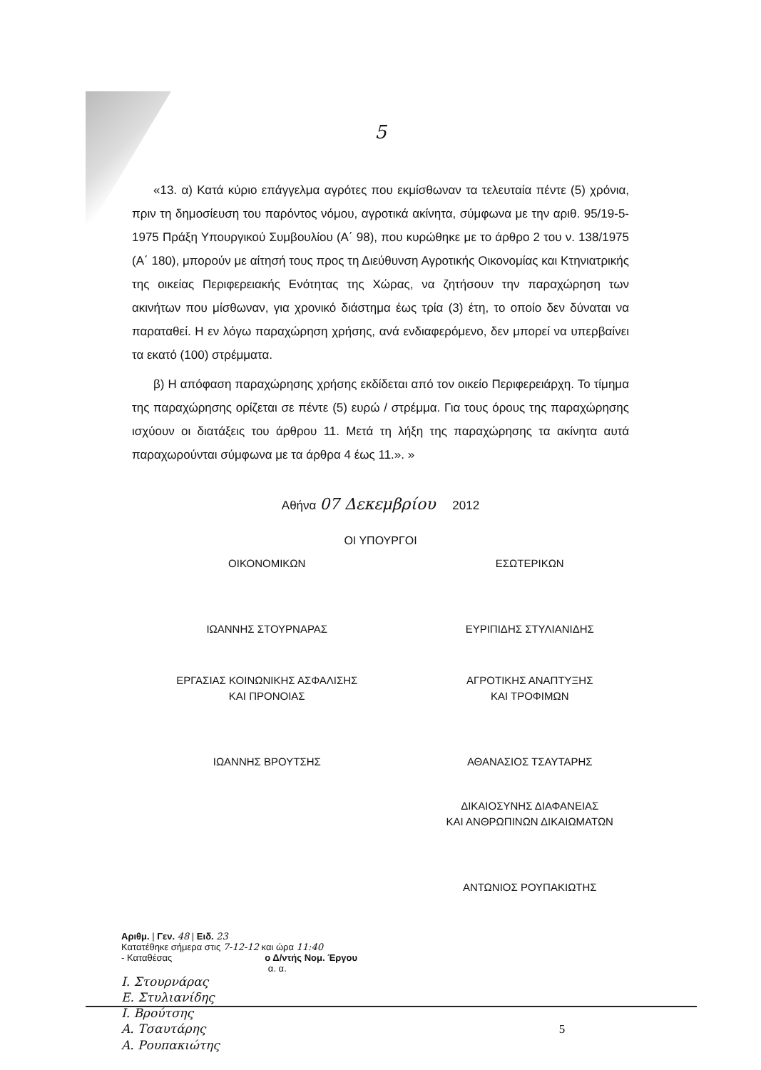5
«13. α) Κατά κύριο επάγγελμα αγρότες που εκμίσθωναν τα τελευταία πέντε (5) χρόνια, πριν τη δημοσίευση του παρόντος νόμου, αγροτικά ακίνητα, σύμφωνα με την αριθ. 95/19-5-1975 Πράξη Υπουργικού Συμβουλίου (Α΄ 98), που κυρώθηκε με το άρθρο 2 του ν. 138/1975 (Α΄ 180), μπορούν με αίτησή τους προς τη Διεύθυνση Αγροτικής Οικονομίας και Κτηνιατρικής της οικείας Περιφερειακής Ενότητας της Χώρας, να ζητήσουν την παραχώρηση των ακινήτων που μίσθωναν, για χρονικό διάστημα έως τρία (3) έτη, το οποίο δεν δύναται να παραταθεί. Η εν λόγω παραχώρηση χρήσης, ανά ενδιαφερόμενο, δεν μπορεί να υπερβαίνει τα εκατό (100) στρέμματα.
β) Η απόφαση παραχώρησης χρήσης εκδίδεται από τον οικείο Περιφερειάρχη. Το τίμημα της παραχώρησης ορίζεται σε πέντε (5) ευρώ / στρέμμα. Για τους όρους της παραχώρησης ισχύουν οι διατάξεις του άρθρου 11. Μετά τη λήξη της παραχώρησης τα ακίνητα αυτά παραχωρούνται σύμφωνα με τα άρθρα 4 έως 11.». »
Αθήνα 07 Δεκεμβρίου 2012
ΟΙ ΥΠΟΥΡΓΟΙ
ΟΙΚΟΝΟΜΙΚΩΝ
ΙΩΑΝΝΗΣ ΣΤΟΥΡΝΑΡΑΣ
ΕΣΩΤΕΡΙΚΩΝ
ΕΥΡΙΠΙΔΗΣ ΣΤΥΛΙΑΝΙΔΗΣ
ΕΡΓΑΣΙΑΣ ΚΟΙΝΩΝΙΚΗΣ ΑΣΦΑΛΙΣΗΣ
ΚΑΙ ΠΡΟΝΟΙΑΣ
ΙΩΑΝΝΗΣ ΒΡΟΥΤΣΗΣ
ΑΓΡΟΤΙΚΗΣ ΑΝΑΠΤΥΞΗΣ
ΚΑΙ ΤΡΟΦΙΜΩΝ
ΑΘΑΝΑΣΙΟΣ ΤΣΑΥΤΑΡΗΣ
ΔΙΚΑΙΟΣΥΝΗΣ ΔΙΑΦΑΝΕΙΑΣ
ΚΑΙ ΑΝΘΡΩΠΙΝΩΝ ΔΙΚΑΙΩΜΑΤΩΝ
ΑΝΤΩΝΙΟΣ ΡΟΥΠΑΚΙΩΤΗΣ
Αριθμ. | Γεν. 48 | Ειδ. 23
Κατατέθηκε σήμερα στις 7-12-12 και ώρα 11:40
- Καταθέσας ο Δ/ντής Νομ. Έργου
α. α.
Ι. Στουρνάρας
Ε. Στυλιανίδης
Ι. Βρούτσης
Α. Τσαυτάρης 5
Α. Ρουπακιώτης